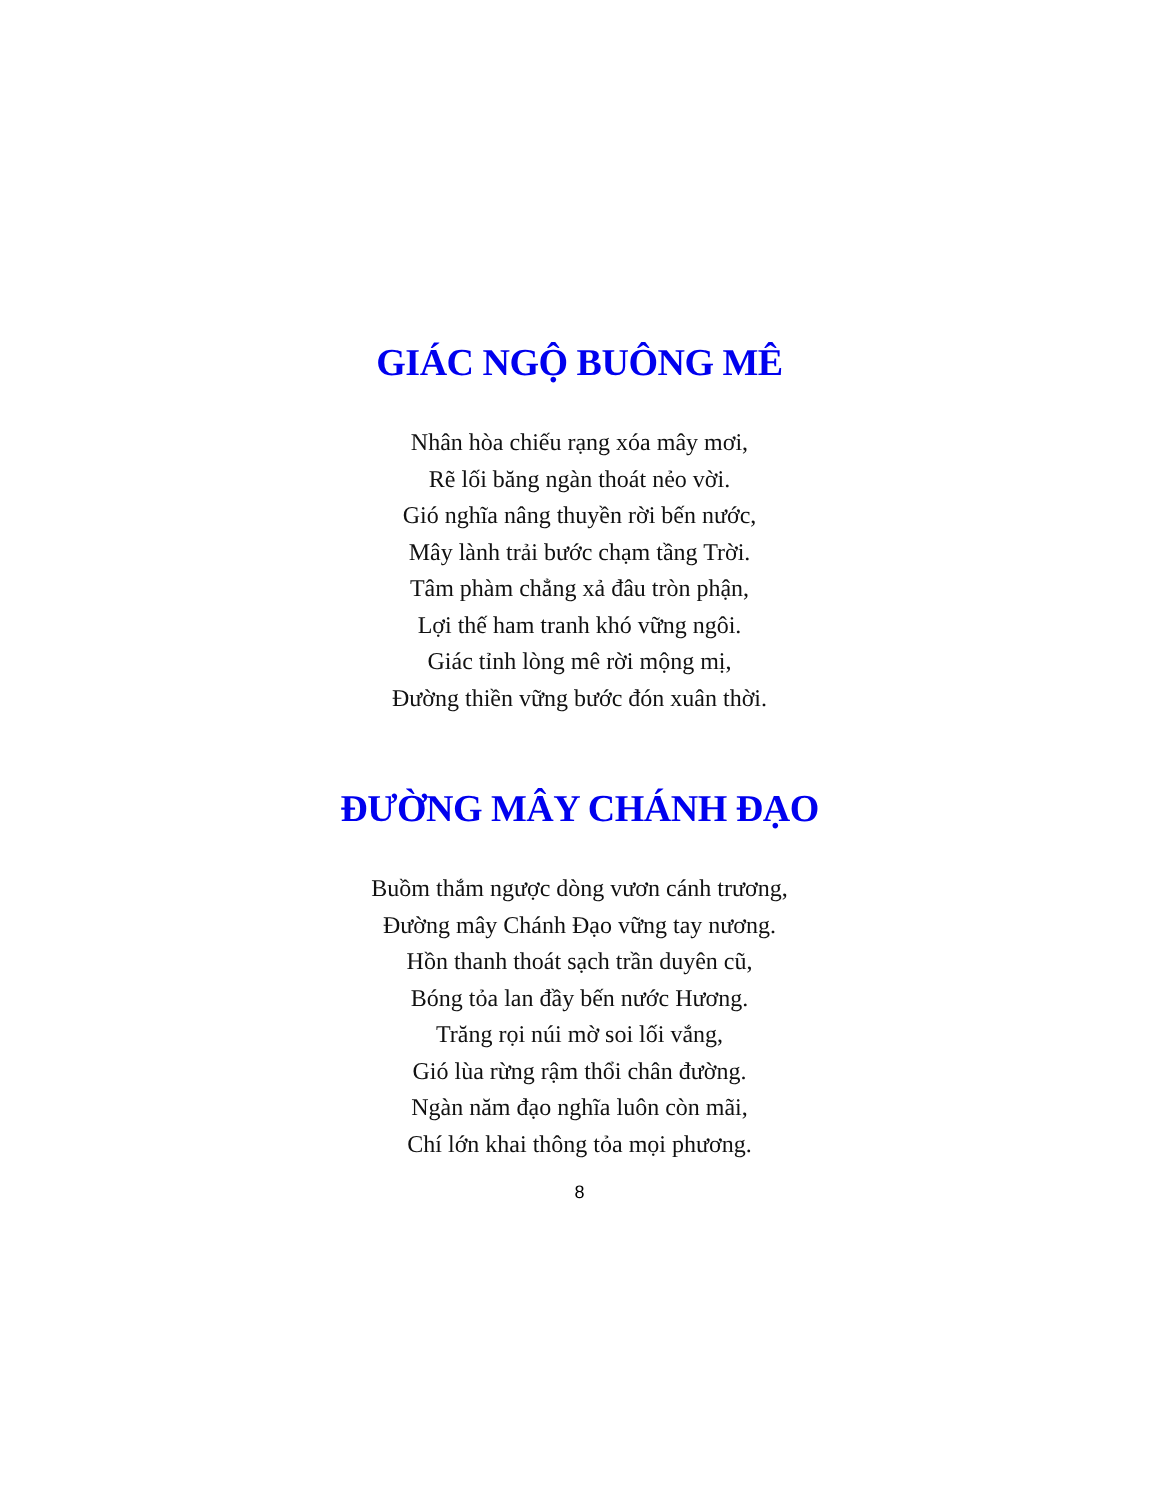GIÁC NGỘ BUÔNG MÊ
Nhân hòa chiếu rạng xóa mây mơi,
Rẽ lối băng ngàn thoát nẻo vời.
Gió nghĩa nâng thuyền rời bến nước,
Mây lành trải bước chạm tầng Trời.
Tâm phàm chẳng xả đâu tròn phận,
Lợi thế ham tranh khó vững ngôi.
Giác tỉnh lòng mê rời mộng mị,
Đường thiền vững bước đón xuân thời.
ĐƯỜNG MÂY CHÁNH ĐẠO
Buồm thắm ngược dòng vươn cánh trương,
Đường mây Chánh Đạo vững tay nương.
Hồn thanh thoát sạch trần duyên cũ,
Bóng tỏa lan đầy bến nước Hương.
Trăng rọi núi mờ soi lối vắng,
Gió lùa rừng rậm thổi chân đường.
Ngàn năm đạo nghĩa luôn còn mãi,
Chí lớn khai thông tỏa mọi phương.
8